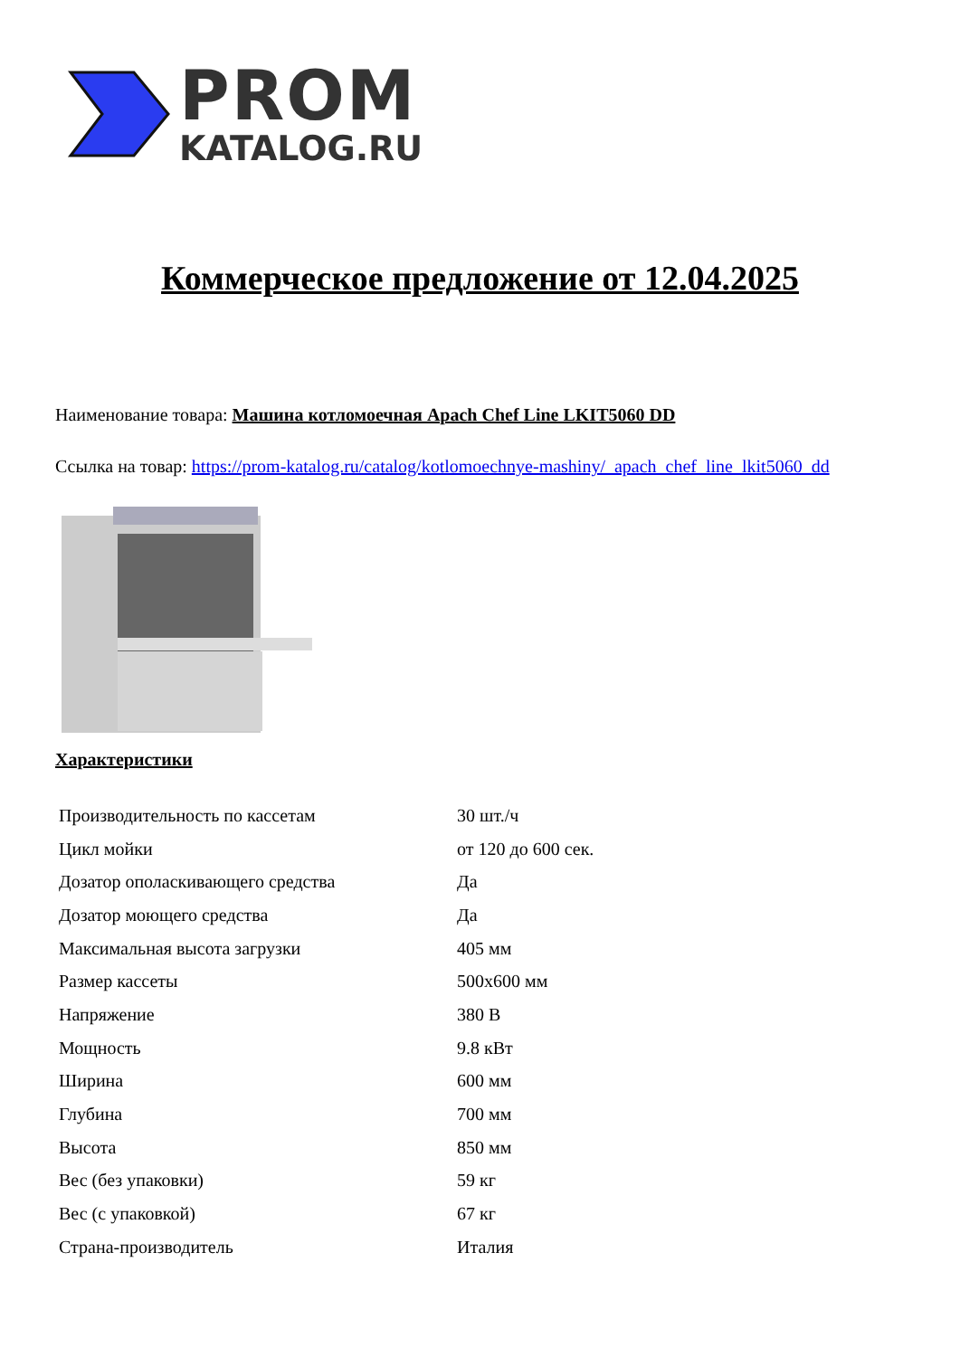PROM
KATALOG.RU
Коммерческое предложение от 12.04.2025
Наименование товара: Машина котломоечная Apach Chef Line LKIT5060 DD
Ссылка на товар: https://prom-katalog.ru/catalog/kotlomoechnye-mashiny/_apach_chef_line_lkit5060_dd
Характеристики
| Производительность по кассетам | 30 шт./ч |
| Цикл мойки | от 120 до 600 сек. |
| Дозатор ополаскивающего средства | Да |
| Дозатор моющего средства | Да |
| Максимальная высота загрузки | 405 мм |
| Размер кассеты | 500x600 мм |
| Напряжение | 380 В |
| Мощность | 9.8 кВт |
| Ширина | 600 мм |
| Глубина | 700 мм |
| Высота | 850 мм |
| Вес (без упаковки) | 59 кг |
| Вес (с упаковкой) | 67 кг |
| Страна-производитель | Италия |